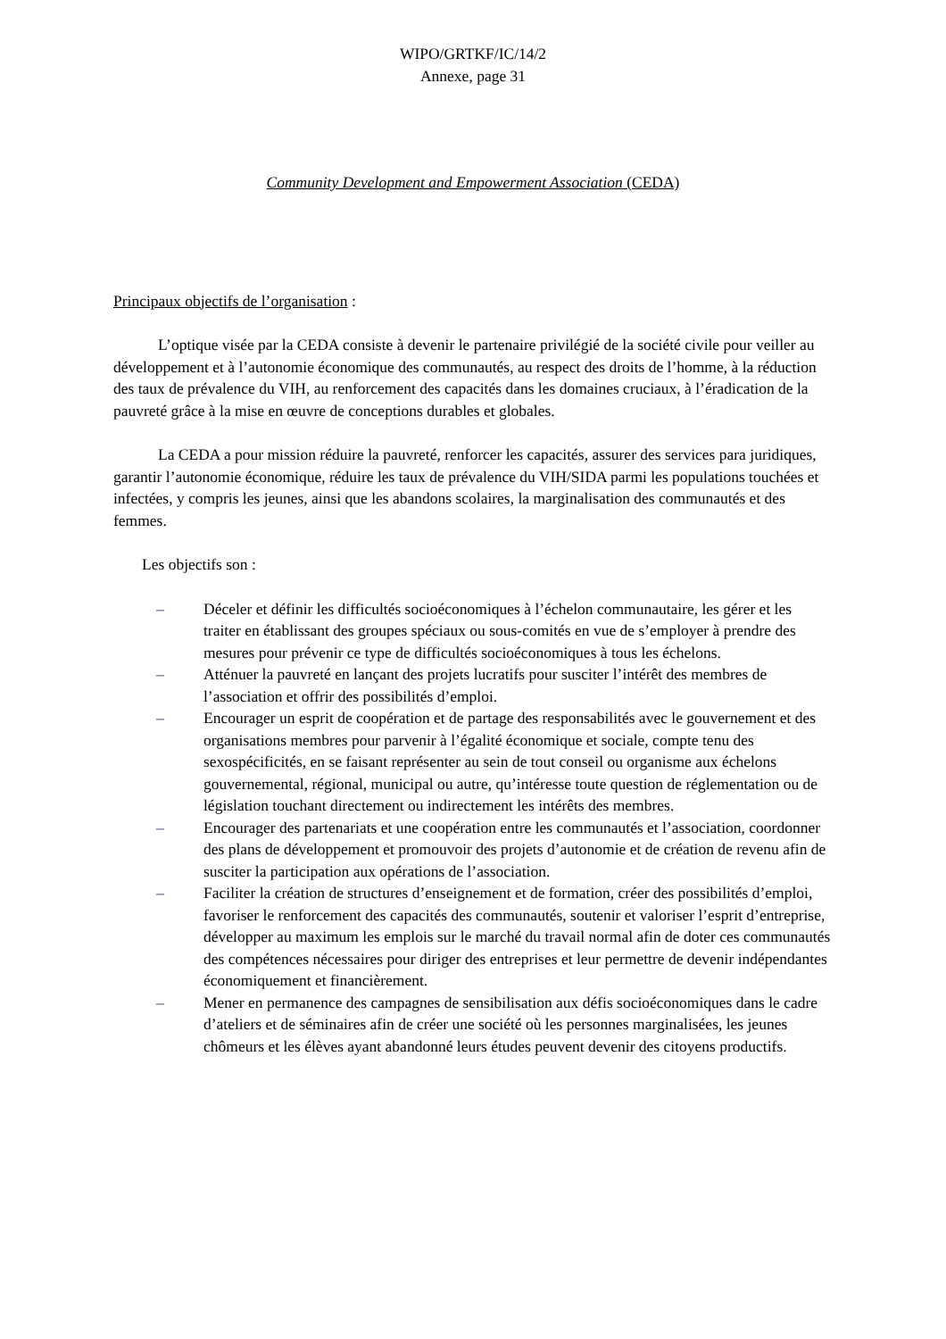WIPO/GRTKF/IC/14/2
Annexe, page 31
Community Development and Empowerment Association (CEDA)
Principaux objectifs de l’organisation :
L’optique visée par la CEDA consiste à devenir le partenaire privilégié de la société civile pour veiller au développement et à l’autonomie économique des communautés, au respect des droits de l’homme, à la réduction des taux de prévalence du VIH, au renforcement des capacités dans les domaines cruciaux, à l’éradication de la pauvreté grâce à la mise en œuvre de conceptions durables et globales.
La CEDA a pour mission réduire la pauvreté, renforcer les capacités, assurer des services para juridiques, garantir l’autonomie économique, réduire les taux de prévalence du VIH/SIDA parmi les populations touchées et infectées, y compris les jeunes, ainsi que les abandons scolaires, la marginalisation des communautés et des femmes.
Les objectifs son :
– Déceler et définir les difficultés socioéconomiques à l’échelon communautaire, les gérer et les traiter en établissant des groupes spéciaux ou sous-comités en vue de s’employer à prendre des mesures pour prévenir ce type de difficultés socioéconomiques à tous les échelons.
– Atténuer la pauvreté en lançant des projets lucratifs pour susciter l’intérêt des membres de l’association et offrir des possibilités d’emploi.
– Encourager un esprit de coopération et de partage des responsabilités avec le gouvernement et des organisations membres pour parvenir à l’égalité économique et sociale, compte tenu des sexospécificités, en se faisant représenter au sein de tout conseil ou organisme aux échelons gouvernemental, régional, municipal ou autre, qu’intéresse toute question de réglementation ou de législation touchant directement ou indirectement les intérêts des membres.
– Encourager des partenariats et une coopération entre les communautés et l’association, coordonner des plans de développement et promouvoir des projets d’autonomie et de création de revenu afin de susciter la participation aux opérations de l’association.
– Faciliter la création de structures d’enseignement et de formation, créer des possibilités d’emploi, favoriser le renforcement des capacités des communautés, soutenir et valoriser l’esprit d’entreprise, développer au maximum les emplois sur le marché du travail normal afin de doter ces communautés des compétences nécessaires pour diriger des entreprises et leur permettre de devenir indépendantes économiquement et financièrement.
– Mener en permanence des campagnes de sensibilisation aux défis socioéconomiques dans le cadre d’ateliers et de séminaires afin de créer une société où les personnes marginalisées, les jeunes chômeurs et les élèves ayant abandonné leurs études peuvent devenir des citoyens productifs.